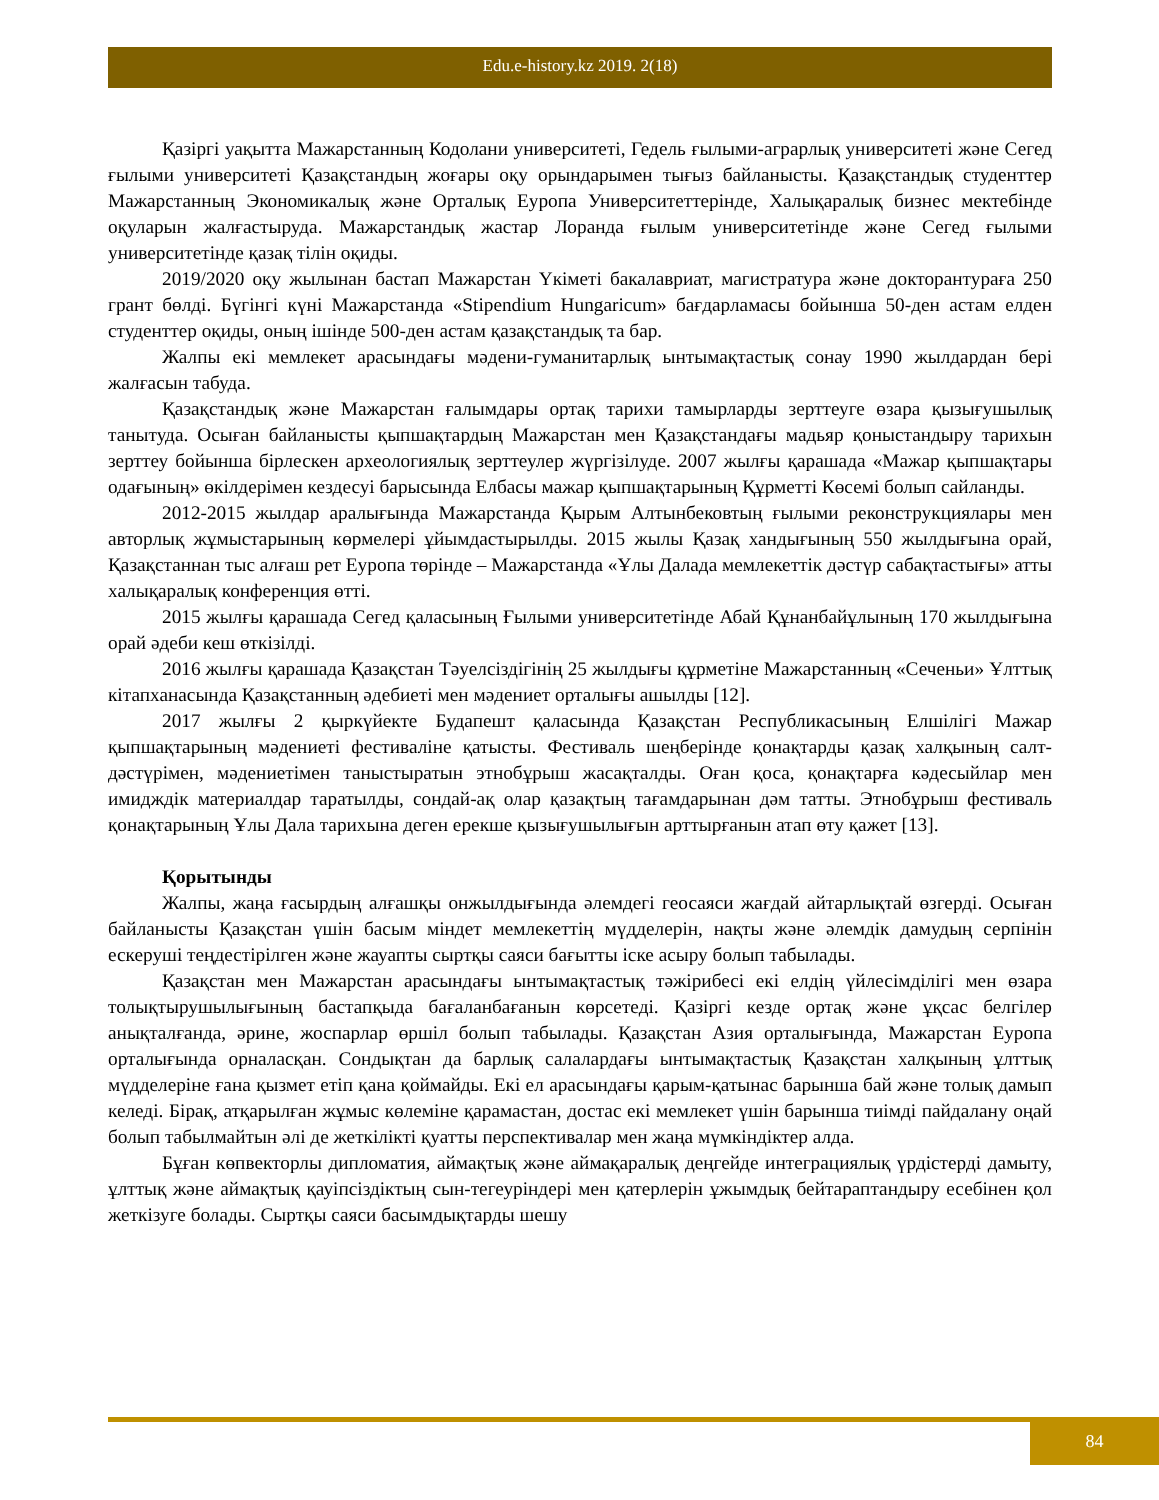Edu.e-history.kz 2019. 2(18)
Қазіргі уақытта Мажарстанның Кодолани университеті, Гедель ғылыми-аграрлық университеті және Сегед ғылыми университеті Қазақстандың жоғары оқу орындарымен тығыз байланысты. Қазақстандық студенттер Мажарстанның Экономикалық және Орталық Еуропа Университеттерінде, Халықаралық бизнес мектебінде оқуларын жалғастыруда. Мажарстандық жастар Лоранда ғылым университетінде және Сегед ғылыми университетінде қазақ тілін оқиды.
2019/2020 оқу жылынан бастап Мажарстан Үкіметі бакалавриат, магистратура және докторантураға 250 грант бөлді. Бүгінгі күні Мажарстанда «Stipendium Hungaricum» бағдарламасы бойынша 50-ден астам елден студенттер оқиды, оның ішінде 500-ден астам қазақстандық та бар.
Жалпы екі мемлекет арасындағы мәдени-гуманитарлық ынтымақтастық сонау 1990 жылдардан бері жалғасын табуда.
Қазақстандық және Мажарстан ғалымдары ортақ тарихи тамырларды зерттеуге өзара қызығушылық танытуда. Осыған байланысты қыпшақтардың Мажарстан мен Қазақстандағы мадьяр қоныстандыру тарихын зерттеу бойынша бірлескен археологиялық зерттеулер жүргізілуде. 2007 жылғы қарашада «Мажар қыпшақтары одағының» өкілдерімен кездесуі барысында Елбасы мажар қыпшақтарының Құрметті Көсемі болып сайланды.
2012-2015 жылдар аралығында Мажарстанда Қырым Алтынбековтың ғылыми реконструкциялары мен авторлық жұмыстарының көрмелері ұйымдастырылды. 2015 жылы Қазақ хандығының 550 жылдығына орай, Қазақстаннан тыс алғаш рет Еуропа төрінде – Мажарстанда «Ұлы Далада мемлекеттік дәстүр сабақтастығы» атты халықаралық конференция өтті.
2015 жылғы қарашада Сегед қаласының Ғылыми университетінде Абай Құнанбайұлының 170 жылдығына орай әдеби кеш өткізілді.
2016 жылғы қарашада Қазақстан Тәуелсіздігінің 25 жылдығы құрметіне Мажарстанның «Сеченьи» Ұлттық кітапханасында Қазақстанның әдебиеті мен мәдениет орталығы ашылды [12].
2017 жылғы 2 қыркүйекте Будапешт қаласында Қазақстан Республикасының Елшілігі Мажар қыпшақтарының мәдениеті фестиваліне қатысты. Фестиваль шеңберінде қонақтарды қазақ халқының салт-дәстүрімен, мәдениетімен таныстыратын этнобұрыш жасақталды. Оған қоса, қонақтарға кәдесыйлар мен имидждік материалдар таратылды, сондай-ақ олар қазақтың тағамдарынан дәм татты. Этнобұрыш фестиваль қонақтарының Ұлы Дала тарихына деген ерекше қызығушылығын арттырғанын атап өту қажет [13].
Қорытынды
Жалпы, жаңа ғасырдың алғашқы онжылдығында әлемдегі геосаяси жағдай айтарлықтай өзгерді. Осыған байланысты Қазақстан үшін басым міндет мемлекеттің мүдделерін, нақты және әлемдік дамудың серпінін ескеруші теңдестірілген және жауапты сыртқы саяси бағытты іске асыру болып табылады.
Қазақстан мен Мажарстан арасындағы ынтымақтастық тәжірибесі екі елдің үйлесімділігі мен өзара толықтырушылығының бастапқыда бағаланбағанын көрсетеді. Қазіргі кезде ортақ және ұқсас белгілер анықталғанда, әрине, жоспарлар өршіл болып табылады. Қазақстан Азия орталығында, Мажарстан Еуропа орталығында орналасқан. Сондықтан да барлық салалардағы ынтымақтастық Қазақстан халқының ұлттық мүдделеріне ғана қызмет етіп қана қоймайды. Екі ел арасындағы қарым-қатынас барынша бай және толық дамып келеді. Бірақ, атқарылған жұмыс көлеміне қарамастан, достас екі мемлекет үшін барынша тиімді пайдалану оңай болып табылмайтын әлі де жеткілікті қуатты перспективалар мен жаңа мүмкіндіктер алда.
Бұған көпвекторлы дипломатия, аймақтық және аймақаралық деңгейде интеграциялық үрдістерді дамыту, ұлттық және аймақтық қауіпсіздіктың сын-тегеуріндері мен қатерлерін ұжымдық бейтараптандыру есебінен қол жеткізуге болады. Сыртқы саяси басымдықтарды шешу
84